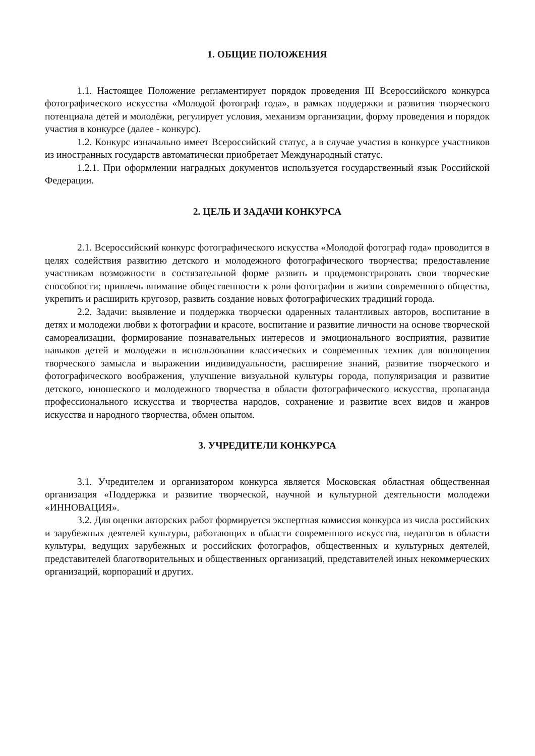1. ОБЩИЕ ПОЛОЖЕНИЯ
1.1. Настоящее Положение регламентирует порядок проведения III Всероссийского конкурса фотографического искусства «Молодой фотограф года», в рамках поддержки и развития творческого потенциала детей и молодёжи, регулирует условия, механизм организации, форму проведения и порядок участия в конкурсе (далее - конкурс).
1.2. Конкурс изначально имеет Всероссийский статус, а в случае участия в конкурсе участников из иностранных государств автоматически приобретает Международный статус.
1.2.1. При оформлении наградных документов используется государственный язык Российской Федерации.
2. ЦЕЛЬ И ЗАДАЧИ КОНКУРСА
2.1. Всероссийский конкурс фотографического искусства «Молодой фотограф года» проводится в целях содействия развитию детского и молодежного фотографического творчества; предоставление участникам возможности в состязательной форме развить и продемонстрировать свои творческие способности; привлечь внимание общественности к роли фотографии в жизни современного общества, укрепить и расширить кругозор, развить создание новых фотографических традиций города.
2.2. Задачи: выявление и поддержка творчески одаренных талантливых авторов, воспитание в детях и молодежи любви к фотографии и красоте, воспитание и развитие личности на основе творческой самореализации, формирование познавательных интересов и эмоционального восприятия, развитие навыков детей и молодежи в использовании классических и современных техник для воплощения творческого замысла и выражении индивидуальности, расширение знаний, развитие творческого и фотографического воображения, улучшение визуальной культуры города, популяризация и развитие детского, юношеского и молодежного творчества в области фотографического искусства, пропаганда профессионального искусства и творчества народов, сохранение и развитие всех видов и жанров искусства и народного творчества, обмен опытом.
3. УЧРЕДИТЕЛИ КОНКУРСА
3.1. Учредителем и организатором конкурса является Московская областная общественная организация «Поддержка и развитие творческой, научной и культурной деятельности молодежи «ИННОВАЦИЯ».
3.2. Для оценки авторских работ формируется экспертная комиссия конкурса из числа российских и зарубежных деятелей культуры, работающих в области современного искусства, педагогов в области культуры, ведущих зарубежных и российских фотографов, общественных и культурных деятелей, представителей благотворительных и общественных организаций, представителей иных некоммерческих организаций, корпораций и других.